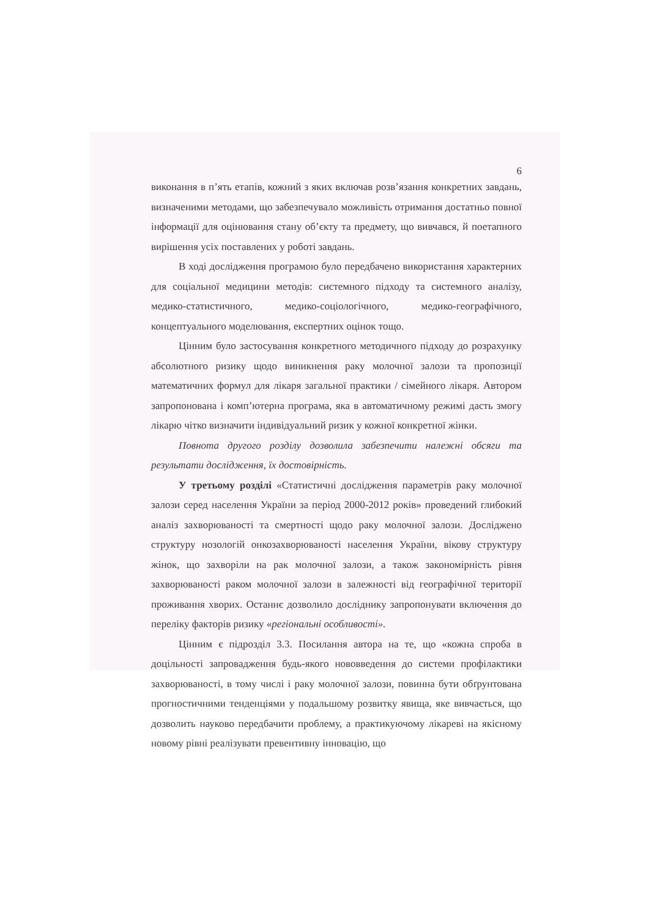6
виконання в п’ять етапів, кожний з яких включав розв’язання конкретних завдань, визначеними методами, що забезпечувало можливість отримання достатньо повної інформації для оцінювання стану об’єкту та предмету, що вивчався, й поетапного вирішення усіх поставлених у роботі завдань.
В ході дослідження програмою було передбачено використання характерних для соціальної медицини методів: системного підходу та системного аналізу, медико-статистичного, медико-соціологічного, медико-географічного, концептуального моделювання, експертних оцінок тощо.
Цінним було застосування конкретного методичного підходу до розрахунку абсолютного ризику щодо виникнення раку молочної залози та пропозиції математичних формул для лікаря загальної практики / сімейного лікаря. Автором запропонована і комп’ютерна програма, яка в автоматичному режимі дасть змогу лікарю чітко визначити індивідуальний ризик у кожної конкретної жінки.
Повнота другого розділу дозволила забезпечити належні обсяги та результати дослідження, їх достовірність.
У третьому розділі «Статистичні дослідження параметрів раку молочної залози серед населення України за період 2000-2012 років» проведений глибокий аналіз захворюваності та смертності щодо раку молочної залози. Досліджено структуру нозологій онкозахворюваності населення України, вікову структуру жінок, що захворіли на рак молочної залози, а також закономірність рівня захворюваності раком молочної залози в залежності від географічної території проживання хворих. Останнє дозволило досліднику запропонувати включення до переліку факторів ризику «регіональні особливості».
Цінним є підрозділ 3.3. Посилання автора на те, що «кожна спроба в доцільності запровадження будь-якого нововведення до системи профілактики захворюваності, в тому числі і раку молочної залози, повинна бути обґрунтована прогностичними тенденціями у подальшому розвитку явища, яке вивчається, що дозволить науково передбачити проблему, а практикуючому лікареві на якісному новому рівні реалізувати превентивну інновацію, що